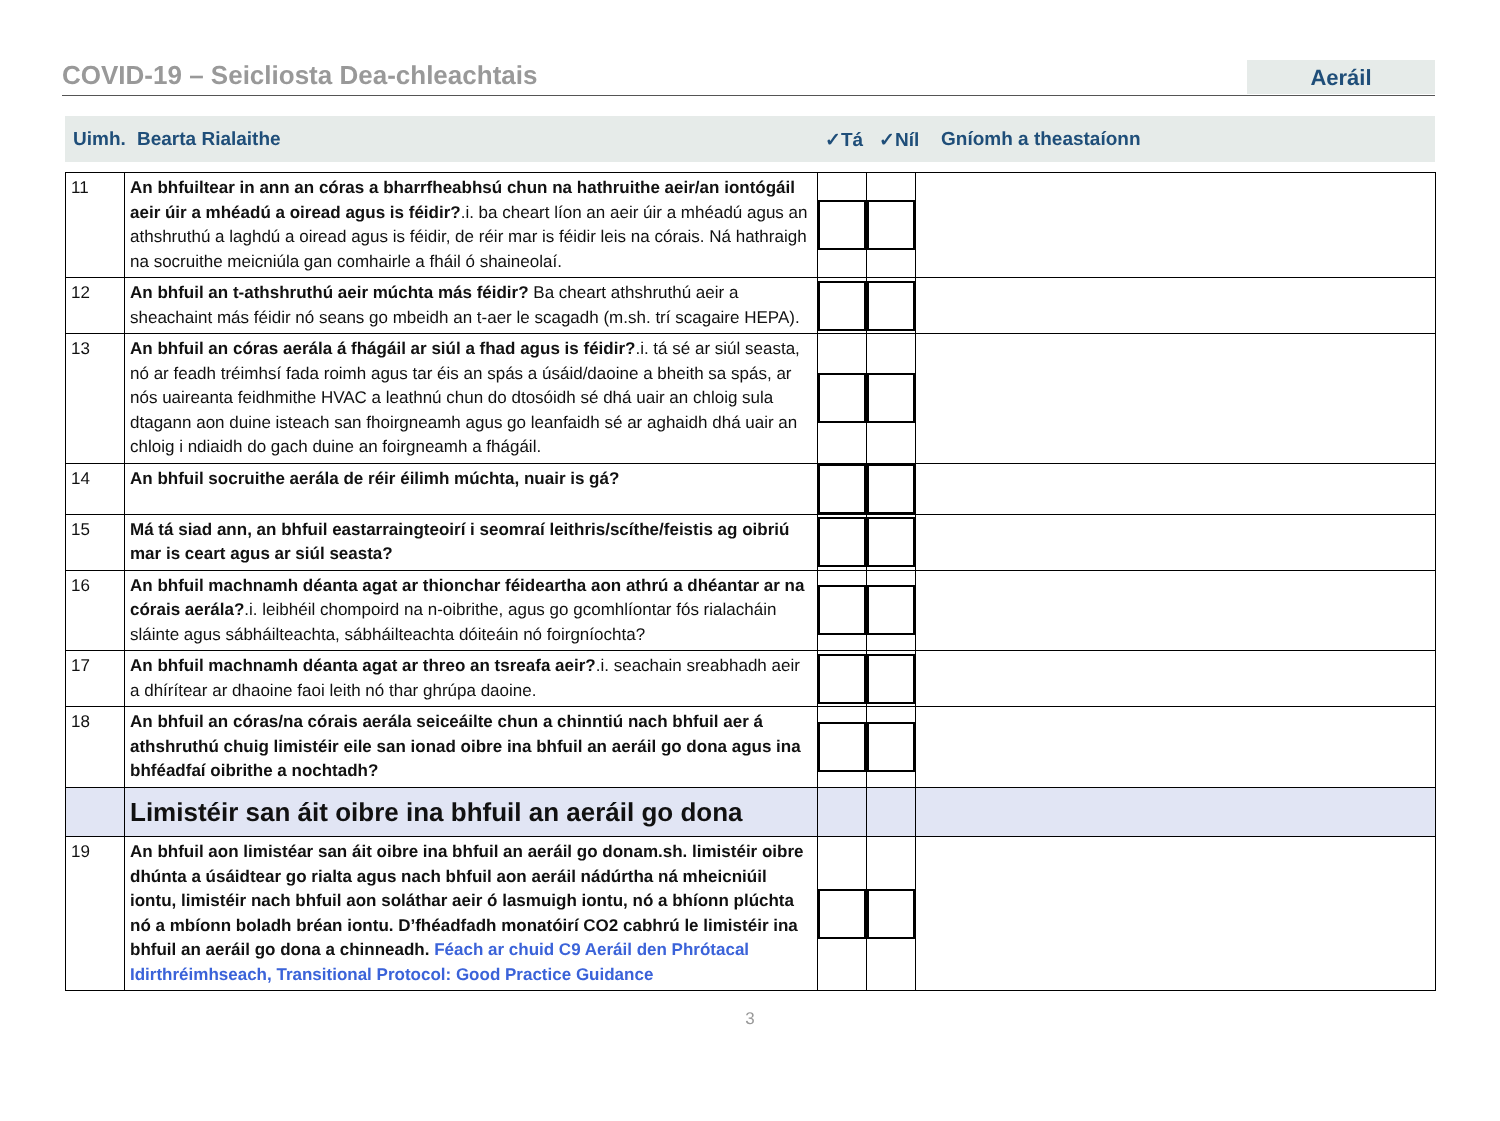COVID-19 – Seicliosta Dea-chleachtais
Aeráil
Uimh. Bearta Rialaithe ✓Tá ✓Níl Gníomh a theastaíonn
| 11 | An bhfuiltear in ann an córas a bharrfheabhsú chun na hathruithe aeir/an iontógáil aeir úir a mhéadú a oiread agus is féidir? .i. ba cheart líon an aeir úir a mhéadú agus an athshruthú a laghdú a oiread agus is féidir, de réir mar is féidir leis na córais. Ná hathraigh na socruithe meicniúla gan comhairle a fháil ó shaineolaí. | | | |
| 12 | An bhfuil an t-athshruthú aeir múchta más féidir? Ba cheart athshruthú aeir a sheachaint más féidir nó seans go mbeidh an t-aer le scagadh (m.sh. trí scagaire HEPA). | | | |
| 13 | An bhfuil an córas aerála á fhágáil ar siúl a fhad agus is féidir? .i. tá sé ar siúl seasta, nó ar feadh tréimhsí fada roimh agus tar éis an spás a úsáid/daoine a bheith sa spás, ar nós uaireanta feidhmithe HVAC a leathnú chun do dtosóidh sé dhá uair an chloig sula dtagann aon duine isteach san fhoirgneamh agus go leanfaidh sé ar aghaidh dhá uair an chloig i ndiaidh do gach duine an foirgneamh a fhágáil. | | | |
| 14 | An bhfuil socruithe aerála de réir éilimh múchta, nuair is gá? | | | |
| 15 | Má tá siad ann, an bhfuil eastarraingteoirí i seomraí leithris/scíthe/feistis ag oibriú mar is ceart agus ar siúl seasta? | | | |
| 16 | An bhfuil machnamh déanta agat ar thionchar féideartha aon athrú a dhéantar ar na córais aerála? .i. leibhéil chompoird na n-oibrithe, agus go gcomhlíontar fós rialacháin sláinte agus sábháilteachta, sábháilteachta dóiteáin nó foirgníochta? | | | |
| 17 | An bhfuil machnamh déanta agat ar threo an tsreafa aeir? .i. seachain sreabhadh aeir a dhírítear ar dhaoine faoi leith nó thar ghrúpa daoine. | | | |
| 18 | An bhfuil an córas/na córais aerála seiceáilte chun a chinntiú nach bhfuil aer á athshruthú chuig limistéir eile san ionad oibre ina bhfuil an aeráil go dona agus ina bhféadfaí oibrithe a nochtadh? | | | |
| | Limistéir san áit oibre ina bhfuil an aeráil go dona | | | |
| 19 | An bhfuil aon limistéar san áit oibre ina bhfuil an aeráil go donam.sh. limistéir oibre dhúnta a úsáidtear go rialta agus nach bhfuil aon aeráil nádúrtha ná mheicniúil iontu, limistéir nach bhfuil aon soláthar aeir ó lasmuigh iontu, nó a bhíonn plúchta nó a mbíonn boladh bréan iontu. D’fhéadfadh monatóirí CO2 cabhrú le limistéir ina bhfuil an aeráil go dona a chinneadh. Féach ar chuid C9 Aeráil den Phrótacal Idirthréimhseach, Transitional Protocol: Good Practice Guidance | | | |
3